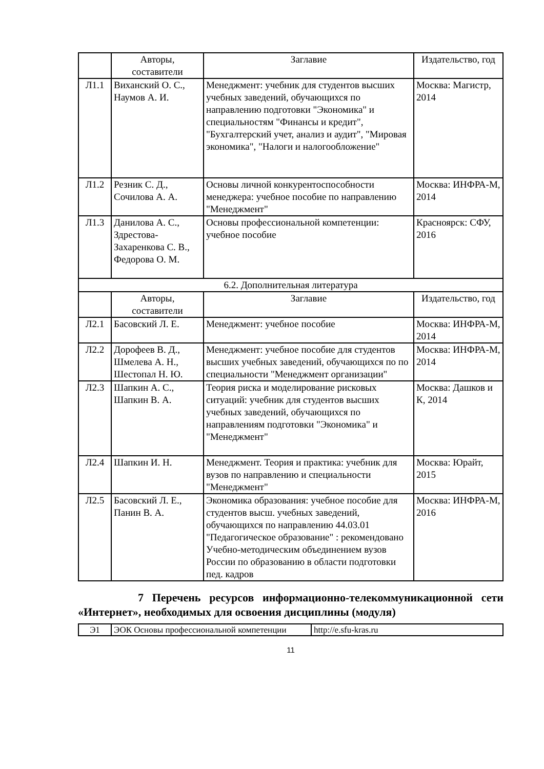| | Авторы, составители | Заглавие | Издательство, год |
| --- | --- | --- | --- |
| Л1.1 | Виханский О. С., Наумов А. И. | Менеджмент: учебник для студентов высших учебных заведений, обучающихся по направлению подготовки "Экономика" и специальностям "Финансы и кредит", "Бухгалтерский учет, анализ и аудит", "Мировая экономика", "Налоги и налогообложение" | Москва: Магистр, 2014 |
| Л1.2 | Резник С. Д., Сочилова А. А. | Основы личной конкурентоспособности менеджера: учебное пособие по направлению "Менеджмент" | Москва: ИНФРА-М, 2014 |
| Л1.3 | Данилова А. С., Здрестова-Захаренкова С. В., Федорова О. М. | Основы профессиональной компетенции: учебное пособие | Красноярск: СФУ, 2016 |
| 6.2. Дополнительная литература | | | |
| | Авторы, составители | Заглавие | Издательство, год |
| Л2.1 | Басовский Л. Е. | Менеджмент: учебное пособие | Москва: ИНФРА-М, 2014 |
| Л2.2 | Дорофеев В. Д., Шмелева А. Н., Шестопал Н. Ю. | Менеджмент: учебное пособие для студентов высших учебных заведений, обучающихся по по специальности "Менеджмент организации" | Москва: ИНФРА-М, 2014 |
| Л2.3 | Шапкин А. С., Шапкин В. А. | Теория риска и моделирование рисковых ситуаций: учебник для студентов высших учебных заведений, обучающихся по направлениям подготовки "Экономика" и "Менеджмент" | Москва: Дашков и К, 2014 |
| Л2.4 | Шапкин И. Н. | Менеджмент. Теория и практика: учебник для вузов по направлению и специальности "Менеджмент" | Москва: Юрайт, 2015 |
| Л2.5 | Басовский Л. Е., Панин В. А. | Экономика образования: учебное пособие для студентов высш. учебных заведений, обучающихся по направлению 44.03.01 "Педагогическое образование" : рекомендовано Учебно-методическим объединением вузов России по образованию в области подготовки пед. кадров | Москва: ИНФРА-М, 2016 |
7 Перечень ресурсов информационно-телекоммуникационной сети «Интернет», необходимых для освоения дисциплины (модуля)
| Э1 | ЭОК Основы профессиональной компетенции | http://e.sfu-kras.ru |
11